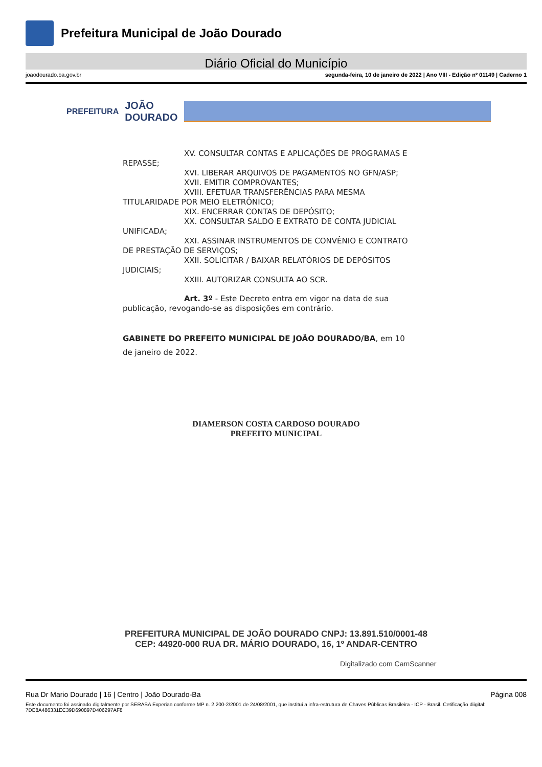Prefeitura Municipal de João Dourado
Diário Oficial do Município
joaodourado.ba.gov.br segunda-feira, 10 de janeiro de 2022 | Ano VIII - Edição nº 01149 | Caderno 1
PREFEITURA JOÃO
DOURADO
XV. CONSULTAR CONTAS E APLICAÇÕES DE PROGRAMAS E
REPASSE;
XVI. LIBERAR ARQUIVOS DE PAGAMENTOS NO GFN/ASP;
XVII. EMITIR COMPROVANTES;
XVIII. EFETUAR TRANSFERÊNCIAS PARA MESMA
TITULARIDADE POR MEIO ELETRÔNICO;
XIX. ENCERRAR CONTAS DE DEPÓSITO;
XX. CONSULTAR SALDO E EXTRATO DE CONTA JUDICIAL
UNIFICADA;
XXI. ASSINAR INSTRUMENTOS DE CONVÊNIO E CONTRATO
DE PRESTAÇÃO DE SERVIÇOS;
XXII. SOLICITAR / BAIXAR RELATÓRIOS DE DEPÓSITOS
JUDICIAIS;
XXIII. AUTORIZAR CONSULTA AO SCR.
Art. 3º - Este Decreto entra em vigor na data de sua
publicação, revogando-se as disposições em contrário.
GABINETE DO PREFEITO MUNICIPAL DE JOÃO DOURADO/BA, em 10
de janeiro de 2022.
DIAMERSON COSTA CARDOSO DOURADO
PREFEITO MUNICIPAL
PREFEITURA MUNICIPAL DE JOÃO DOURADO CNPJ: 13.891.510/0001-48
CEP: 44920-000 RUA DR. MÁRIO DOURADO, 16, 1º ANDAR-CENTRO
Digitalizado com CamScanner
Rua Dr Mario Dourado | 16 | Centro | João Dourado-Ba Página 008
Este documento foi assinado digitalmente por SERASA Experian conforme MP n. 2.200-2/2001 de 24/08/2001, que institui a infra-estrutura de Chaves Públicas Brasileira - ICP - Brasil. Cetificação diigital: 7DE8A486331EC39D690897D406297AF8